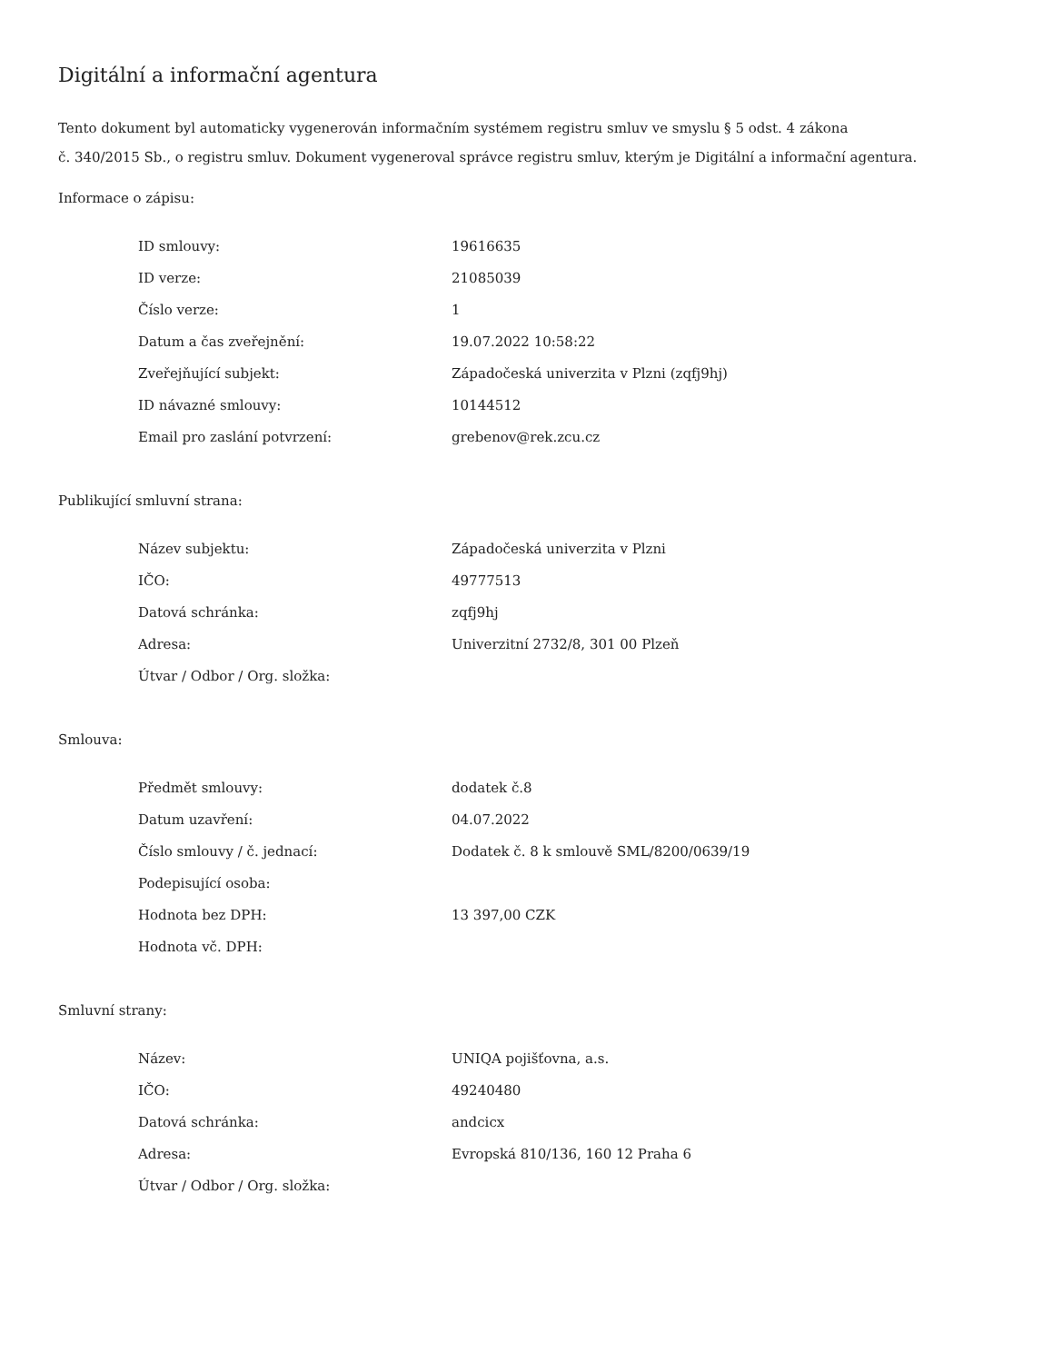Digitální a informační agentura
Tento dokument byl automaticky vygenerován informačním systémem registru smluv ve smyslu § 5 odst. 4 zákona
č. 340/2015 Sb., o registru smluv. Dokument vygeneroval správce registru smluv, kterým je Digitální a informační agentura.
Informace o zápisu:
| ID smlouvy: | 19616635 |
| ID verze: | 21085039 |
| Číslo verze: | 1 |
| Datum a čas zveřejnění: | 19.07.2022 10:58:22 |
| Zveřejňující subjekt: | Západočeská univerzita v Plzni (zqfj9hj) |
| ID návazné smlouvy: | 10144512 |
| Email pro zaslání potvrzení: | grebenov@rek.zcu.cz |
Publikující smluvní strana:
| Název subjektu: | Západočeská univerzita v Plzni |
| IČO: | 49777513 |
| Datová schránka: | zqfj9hj |
| Adresa: | Univerzitní 2732/8, 301 00 Plzeň |
| Útvar / Odbor / Org. složka: | |
Smlouva:
| Předmět smlouvy: | dodatek č.8 |
| Datum uzavření: | 04.07.2022 |
| Číslo smlouvy / č. jednací: | Dodatek č. 8 k smlouvě SML/8200/0639/19 |
| Podepisující osoba: | |
| Hodnota bez DPH: | 13 397,00 CZK |
| Hodnota vč. DPH: | |
Smluvní strany:
| Název: | UNIQA pojišťovna, a.s. |
| IČO: | 49240480 |
| Datová schránka: | andcicx |
| Adresa: | Evropská 810/136, 160 12 Praha 6 |
| Útvar / Odbor / Org. složka: | |